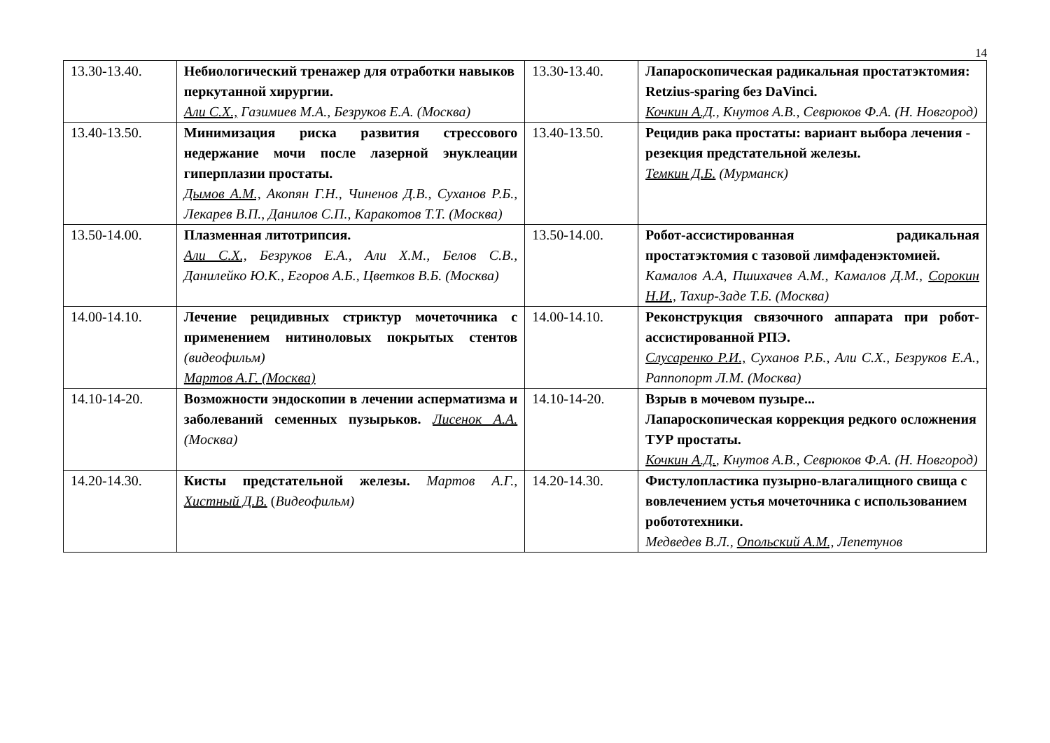14
| 13.30-13.40. | Небиологический тренажер для отработки навыков перкутанной хирургии. Али С.Х., Газимиев М.А., Безруков Е.А. (Москва) | 13.30-13.40. | Лапароскопическая радикальная простатэктомия: Retzius-sparing без DaVinci. Кочкин А.Д ., Кнутов А.В., Севрюков Ф.А. (Н. Новгород) |
| 13.40-13.50. | Минимизация риска развития стрессового недержание мочи после лазерной энуклеации гиперплазии простаты. Дымов А.М., Акопян Г.Н., Чиненов Д.В., Суханов Р.Б., Лекарев В.П., Данилов С.П., Каракотов Т.Т. (Москва) | 13.40-13.50. | Рецидив рака простаты: вариант выбора лечения - резекция предстательной железы. Темкин Д.Б. (Мурманск) |
| 13.50-14.00. | Плазменная литотрипсия. Али С.Х., Безруков Е.А., Али Х.М., Белов С.В., Данилейко Ю.К., Егоров А.Б., Цветков В.Б. (Москва) | 13.50-14.00. | Робот-ассистированная радикальная простатэктомия с тазовой лимфаденэктомией. Камалов А.А, Пшихачев А.М., Камалов Д.М., Сорокин Н.И., Тахир-Заде Т.Б. (Москва) |
| 14.00-14.10. | Лечение рецидивных стриктур мочеточника с применением нитиноловых покрытых стентов (видеофильм) Мартов А.Г. (Москва) | 14.00-14.10. | Реконструкция связочного аппарата при робот-ассистированной РПЭ. Слусаренко Р.И., Суханов Р.Б., Али С.Х., Безруков Е.А., Раппопорт Л.М. (Москва) |
| 14.10-14-20. | Возможности эндоскопии в лечении асперматизма и заболеваний семенных пузырьков. Лисенок А.А. (Москва) | 14.10-14-20. | Взрыв в мочевом пузыре... Лапароскопическая коррекция редкого осложнения ТУР простаты. Кочкин А.Д. , Кнутов А.В., Севрюков Ф.А. (Н. Новгород) |
| 14.20-14.30. | Кисты предстательной железы. Мартов А.Г., Хистный Д.В. ( Видеофильм) | 14.20-14.30. | Фистулопластика пузырно-влагалищного свища с вовлечением устья мочеточника с использованием робототехники. Медведев В.Л., Опольский А.М., Лепетунов |